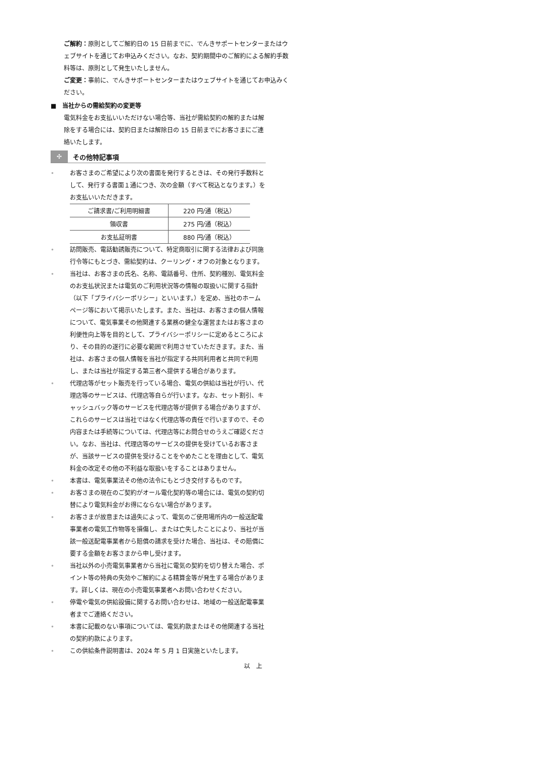ご解約：原則としてご解約日の 15 日前までに、でんきサポートセンターまたはウェブサイトを通じてお申込みください。なお、契約期間中のご解約による解約手数料等は、原則として発生いたしません。
ご変更：事前に、でんきサポートセンターまたはウェブサイトを通じてお申込みください。
■　当社からの需給契約の変更等
電気料金をお支払いいただけない場合等、当社が需給契約の解約または解除をする場合には、契約日または解除日の 15 日前までにお客さまにご連絡いたします。
✣ その他特記事項
• お客さまのご希望により次の書面を発行するときは、その発行手数料として、発行する書面１通につき、次の金額（すべて税込となります。）をお支払いいただきます。
| ご請求書/ご利用明細書 | 220 円/通（税込） |
| 領収書 | 275 円/通（税込） |
| お支払証明書 | 880 円/通（税込） |
• 訪問販売、電話勧誘販売について、特定商取引に関する法律および同施行令等にもとづき、需給契約は、クーリング・オフの対象となります。
• 当社は、お客さまの氏名、名称、電話番号、住所、契約種別、電気料金のお支払状況または電気のご利用状況等の情報の取扱いに関する指針（以下「プライバシーポリシー」といいます。）を定め、当社のホームページ等において掲示いたします。また、当社は、お客さまの個人情報について、電気事業その他関連する業務の健全な運営またはお客さまの利便性向上等を目的として、プライバシーポリシーに定めるところにより、その目的の遂行に必要な範囲で利用させていただきます。また、当社は、お客さまの個人情報を当社が指定する共同利用者と共同で利用し、または当社が指定する第三者へ提供する場合があります。
• 代理店等がセット販売を行っている場合、電気の供給は当社が行い、代理店等のサービスは、代理店等自らが行います。なお、セット割引、キャッシュバック等のサービスを代理店等が提供する場合がありますが、これらのサービスは当社ではなく代理店等の責任で行いますので、その内容または手続等については、代理店等にお問合せのうえご確認ください。なお、当社は、代理店等のサービスの提供を受けているお客さまが、当該サービスの提供を受けることをやめたことを理由として、電気料金の改定その他の不利益な取扱いをすることはありません。
• 本書は、電気事業法その他の法令にもとづき交付するものです。
• お客さまの現在のご契約がオール電化契約等の場合には、電気の契約切替により電気料金がお得にならない場合があります。
• お客さまが故意または過失によって、電気のご使用場所内の一般送配電事業者の電気工作物等を損傷し、または亡失したことにより、当社が当該一般送配電事業者から賠償の請求を受けた場合、当社は、その賠償に要する金額をお客さまから申し受けます。
• 当社以外の小売電気事業者から当社に電気の契約を切り替えた場合、ポイント等の特典の失効やご解約による精算金等が発生する場合があります。詳しくは、現在の小売電気事業者へお問い合わせください。
• 停電や電気の供給設備に関するお問い合わせは、地域の一般送配電事業者までご連絡ください。
• 本書に記載のない事項については、電気約款またはその他関連する当社の契約約款によります。
• この供給条件説明書は、2024 年 5 月 1 日実施といたします。
以　上